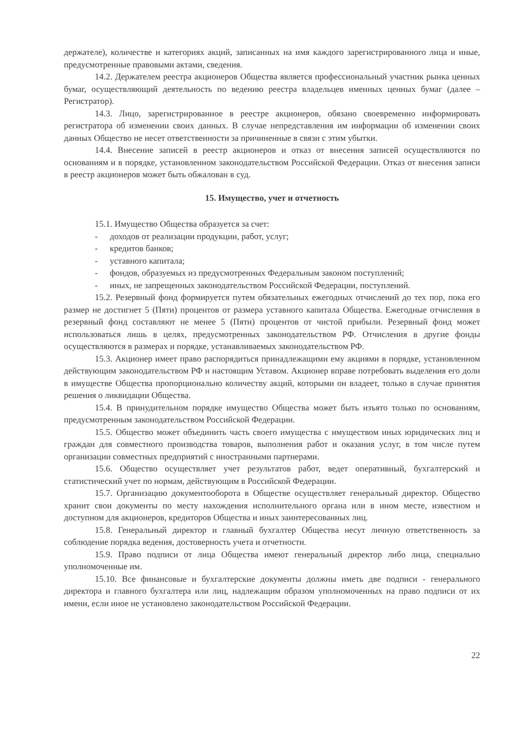держателе), количестве и категориях акций, записанных на имя каждого зарегистрированного лица и иные, предусмотренные правовыми актами, сведения.
14.2. Держателем реестра акционеров Общества является профессиональный участник рынка ценных бумаг, осуществляющий деятельность по ведению реестра владельцев именных ценных бумаг (далее – Регистратор).
14.3. Лицо, зарегистрированное в реестре акционеров, обязано своевременно информировать регистратора об изменении своих данных. В случае непредставления им информации об изменении своих данных Общество не несет ответственности за причиненные в связи с этим убытки.
14.4. Внесение записей в реестр акционеров и отказ от внесения записей осуществляются по основаниям и в порядке, установленном законодательством Российской Федерации. Отказ от внесения записи в реестр акционеров может быть обжалован в суд.
15. Имущество, учет и отчетность
15.1. Имущество Общества образуется за счет:
- доходов от реализации продукции, работ, услуг;
- кредитов банков;
- уставного капитала;
- фондов, образуемых из предусмотренных Федеральным законом поступлений;
- иных, не запрещенных законодательством Российской Федерации, поступлений.
15.2. Резервный фонд формируется путем обязательных ежегодных отчислений до тех пор, пока его размер не достигнет 5 (Пяти) процентов от размера уставного капитала Общества. Ежегодные отчисления в резервный фонд составляют не менее 5 (Пяти) процентов от чистой прибыли. Резервный фонд может использоваться лишь в целях, предусмотренных законодательством РФ. Отчисления в другие фонды осуществляются в размерах и порядке, устанавливаемых законодательством РФ.
15.3. Акционер имеет право распорядиться принадлежащими ему акциями в порядке, установленном действующим законодательством РФ и настоящим Уставом. Акционер вправе потребовать выделения его доли в имуществе Общества пропорционально количеству акций, которыми он владеет, только в случае принятия решения о ликвидации Общества.
15.4. В принудительном порядке имущество Общества может быть изъято только по основаниям, предусмотренным законодательством Российской Федерации.
15.5. Общество может объединить часть своего имущества с имуществом иных юридических лиц и граждан для совместного производства товаров, выполнения работ и оказания услуг, в том числе путем организации совместных предприятий с иностранными партнерами.
15.6. Общество осуществляет учет результатов работ, ведет оперативный, бухгалтерский и статистический учет по нормам, действующим в Российской Федерации.
15.7. Организацию документооборота в Обществе осуществляет генеральный директор. Общество хранит свои документы по месту нахождения исполнительного органа или в ином месте, известном и доступном для акционеров, кредиторов Общества и иных заинтересованных лиц.
15.8. Генеральный директор и главный бухгалтер Общества несут личную ответственность за соблюдение порядка ведения, достоверность учета и отчетности.
15.9. Право подписи от лица Общества имеют генеральный директор либо лица, специально уполномоченные им.
15.10. Все финансовые и бухгалтерские документы должны иметь две подписи - генерального директора и главного бухгалтера или лиц, надлежащим образом уполномоченных на право подписи от их имени, если иное не установлено законодательством Российской Федерации.
22